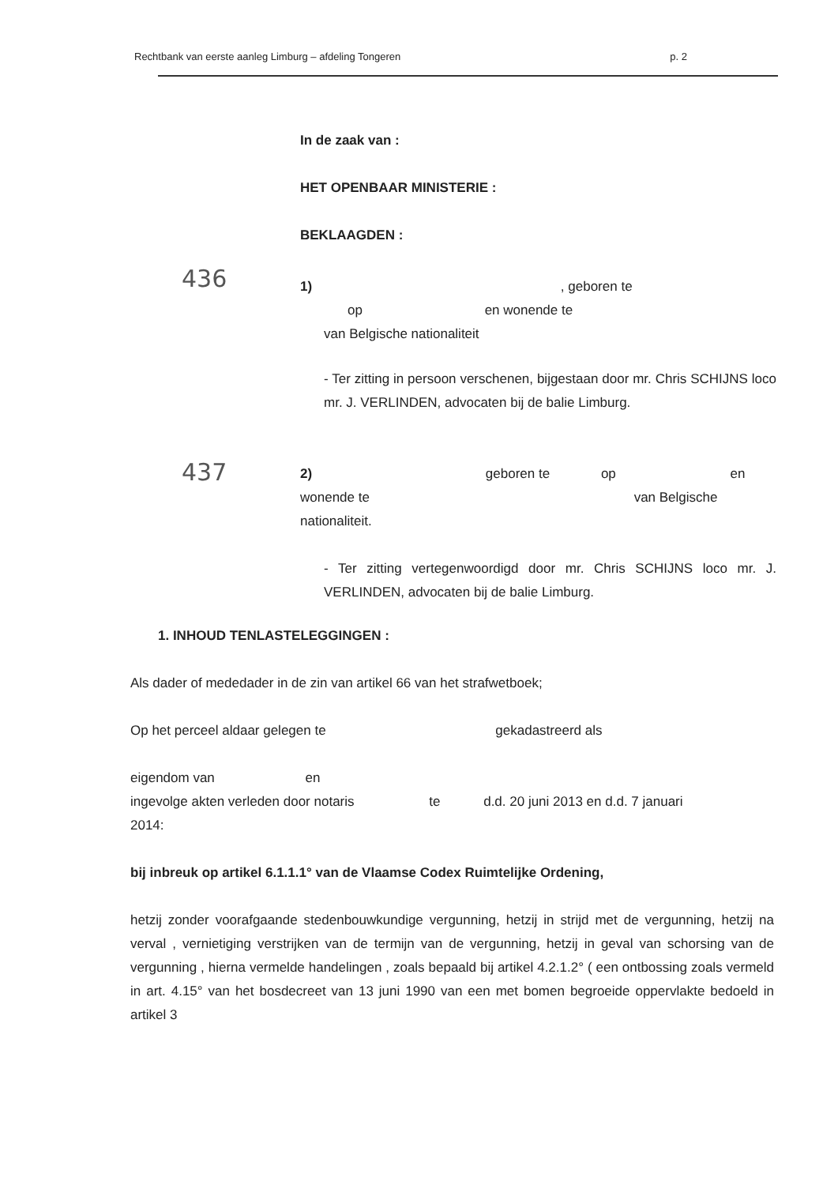Rechtbank van eerste aanleg Limburg – afdeling Tongeren p. 2
In de zaak van :
HET OPENBAAR MINISTERIE :
BEKLAAGDEN :
436
1) , geboren te
op en wonende te
van Belgische nationaliteit
- Ter zitting in persoon verschenen, bijgestaan door mr. Chris SCHIJNS loco mr. J. VERLINDEN, advocaten bij de balie Limburg.
437
2) geboren te op en
wonende te van Belgische
nationaliteit.
- Ter zitting vertegenwoordigd door mr. Chris SCHIJNS loco mr. J. VERLINDEN, advocaten bij de balie Limburg.
1. INHOUD TENLASTELEGGINGEN :
Als dader of mededader in de zin van artikel 66 van het strafwetboek;
Op het perceel aldaar gelegen te gekadastreerd als
eigendom van en
ingevolge akten verleden door notaris te d.d. 20 juni 2013 en d.d. 7 januari
2014:
bij inbreuk op artikel 6.1.1.1° van de Vlaamse Codex Ruimtelijke Ordening,
hetzij zonder voorafgaande stedenbouwkundige vergunning, hetzij in strijd met de vergunning, hetzij na verval , vernietiging verstrijken van de termijn van de vergunning, hetzij in geval van schorsing van de vergunning , hierna vermelde handelingen , zoals bepaald bij artikel 4.2.1.2° ( een ontbossing zoals vermeld in art. 4.15° van het bosdecreet van 13 juni 1990 van een met bomen begroeide oppervlakte bedoeld in artikel 3